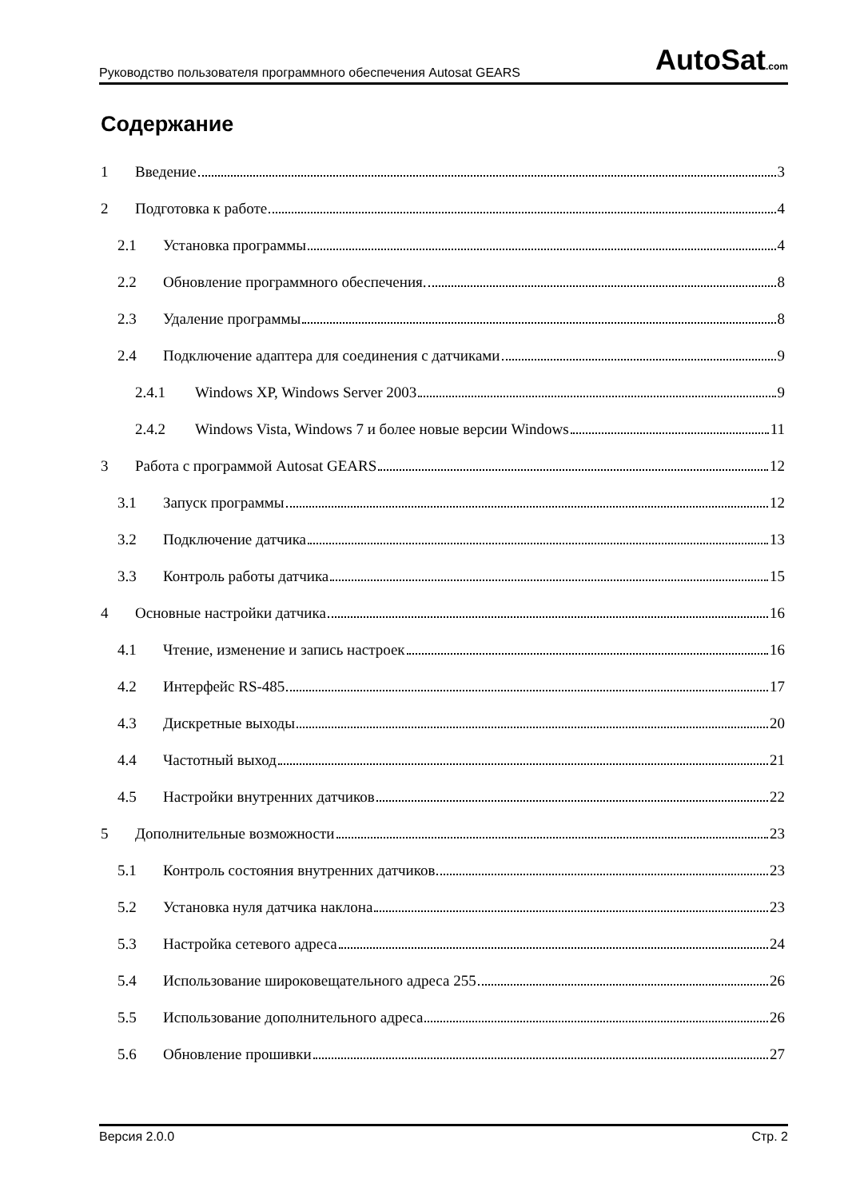Руководство пользователя программного обеспечения Autosat GEARS
AutoSat.com
Содержание
1 Введение 3
2 Подготовка к работе 4
2.1 Установка программы 4
2.2 Обновление программного обеспечения. 8
2.3 Удаление программы 8
2.4 Подключение адаптера для соединения с датчиками 9
2.4.1 Windows XP, Windows Server 2003 9
2.4.2 Windows Vista, Windows 7 и более новые версии Windows 11
3 Работа с программой Autosat GEARS 12
3.1 Запуск программы 12
3.2 Подключение датчика 13
3.3 Контроль работы датчика 15
4 Основные настройки датчика 16
4.1 Чтение, изменение и запись настроек 16
4.2 Интерфейс RS-485 17
4.3 Дискретные выходы 20
4.4 Частотный выход 21
4.5 Настройки внутренних датчиков 22
5 Дополнительные возможности 23
5.1 Контроль состояния внутренних датчиков 23
5.2 Установка нуля датчика наклона 23
5.3 Настройка сетевого адреса 24
5.4 Использование широковещательного адреса 255 26
5.5 Использование дополнительного адреса 26
5.6 Обновление прошивки 27
Версия 2.0.0 Стр. 2